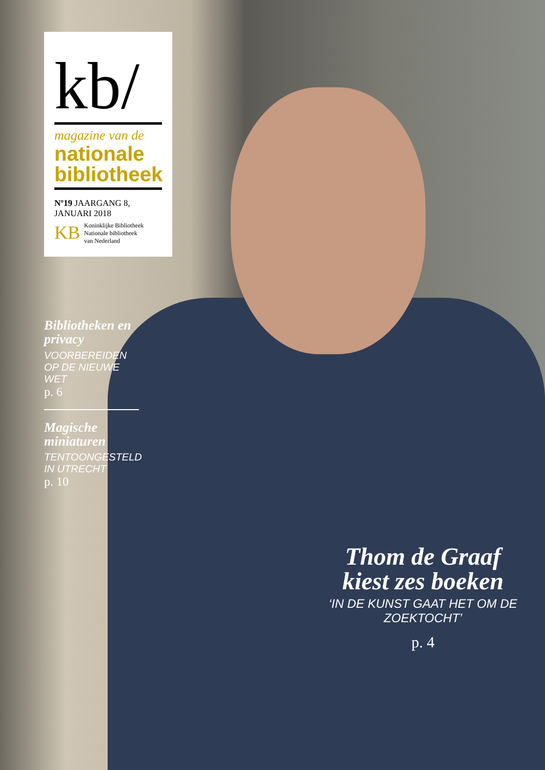kb/
magazine van de
nationale
bibliotheek
Nº19 JAARGANG 8, JANUARI 2018
KB Koninklijke Bibliotheek
Nationale bibliotheek
van Nederland
Bibliotheken en privacy
VOORBEREIDEN OP DE NIEUWE WET
p. 6
Magische miniaturen
TENTOONGESTELD IN UTRECHT
p. 10
Thom de Graaf kiest zes boeken
‘IN DE KUNST GAAT HET OM DE ZOEKTOCHT’
p. 4